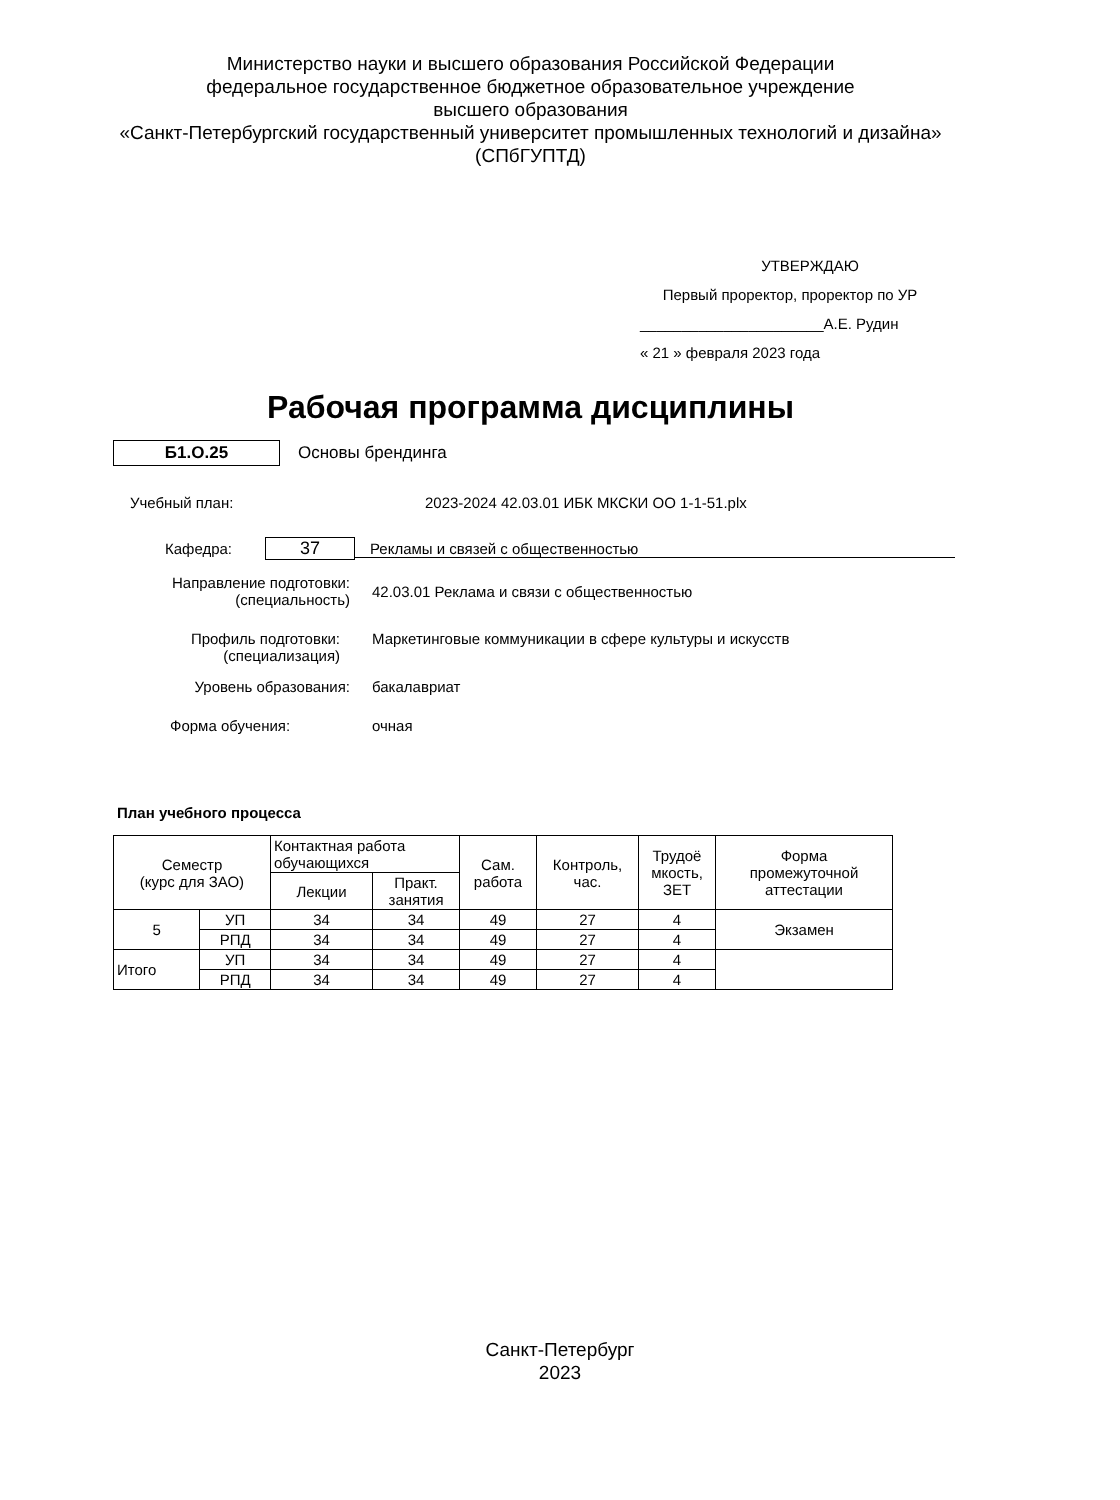Министерство науки и высшего образования Российской Федерации
федеральное государственное бюджетное образовательное учреждение
высшего образования
«Санкт-Петербургский государственный университет промышленных технологий и дизайна»
(СПбГУПТД)
УТВЕРЖДАЮ
Первый проректор, проректор по УР
______________________А.Е. Рудин
« 21 » февраля 2023 года
Рабочая программа дисциплины
Б1.О.25
Основы брендинга
Учебный план: 2023-2024 42.03.01 ИБК МКСКИ ОО 1-1-51.plx
Кафедра: 37 Рекламы и связей с общественностью
Направление подготовки:
(специальность) 42.03.01 Реклама и связи с общественностью
Профиль подготовки:
(специализация) Маркетинговые коммуникации в сфере культуры и искусств
Уровень образования: бакалавриат
Форма обучения: очная
План учебного процесса
| Семестр (курс для ЗАО) | | Контактная работа обучающихся | | Сам. работа | Контроль, час. | Трудоё мкость, ЗЕТ | Форма промежуточной аттестации |
| --- | --- | --- | --- | --- | --- | --- | --- |
| | | Лекции | Практ. занятия | | | | |
| 5 | УП | 34 | 34 | 49 | 27 | 4 | Экзамен |
| | РПД | 34 | 34 | 49 | 27 | 4 | |
| Итого | УП | 34 | 34 | 49 | 27 | 4 | |
| | РПД | 34 | 34 | 49 | 27 | 4 | |
Санкт-Петербург
2023